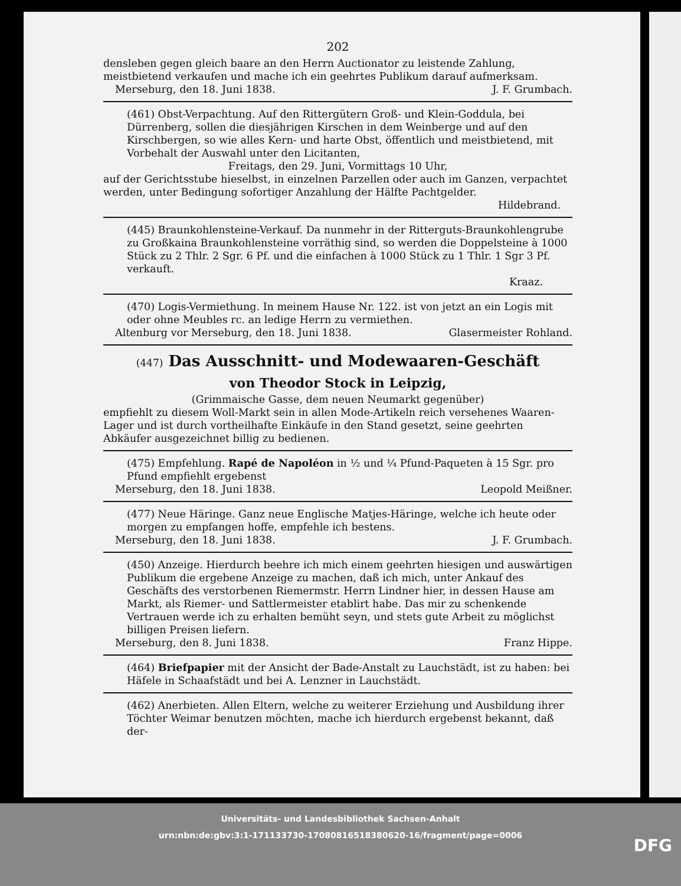202
densleben gegen gleich baare an den Herrn Auctionator zu leistende Zahlung, meistbietend verkaufen und mache ich ein geehrtes Publikum darauf aufmerksam.
Merseburg, den 18. Juni 1838. J. F. Grumbach.
(461) Obst-Verpachtung. Auf den Rittergütern Groß- und Klein-Goddula, bei Dürrenberg, sollen die diesjährigen Kirschen in dem Weinberge und auf den Kirschbergen, so wie alles Kern- und harte Obst, öffentlich und meistbietend, mit Vorbehalt der Auswahl unter den Licitanten,
Freitags, den 29. Juni, Vormittags 10 Uhr,
auf der Gerichtsstube hieselbst, in einzelnen Parzellen oder auch im Ganzen, verpachtet werden, unter Bedingung sofortiger Anzahlung der Hälfte Pachtgelder.
Hildebrand.
(445) Braunkohlensteine-Verkauf. Da nunmehr in der Ritterguts-Braunkohlengrube zu Großkaina Braunkohlensteine vorräthig sind, so werden die Doppelsteine à 1000 Stück zu 2 Thlr. 2 Sgr. 6 Pf. und die einfachen à 1000 Stück zu 1 Thlr. 1 Sgr 3 Pf. verkauft.
Kraaz.
(470) Logis-Vermiethung. In meinem Hause Nr. 122. ist von jetzt an ein Logis mit oder ohne Meubles rc. an ledige Herrn zu vermiethen.
Altenburg vor Merseburg, den 18. Juni 1838. Glasermeister Rohland.
(447) Das Ausschnitt- und Modewaaren-Geschäft
von Theodor Stock in Leipzig,
(Grimmaische Gasse, dem neuen Neumarkt gegenüber)
empfiehlt zu diesem Woll-Markt sein in allen Mode-Artikeln reich versehenes Waaren-Lager und ist durch vortheilhafte Einkäufe in den Stand gesetzt, seine geehrten Abkäufer ausgezeichnet billig zu bedienen.
(475) Empfehlung. Rapé de Napoléon in ½ und ¼ Pfund-Paqueten à 15 Sgr. pro Pfund empfiehlt ergebenst
Merseburg, den 18. Juni 1838. Leopold Meißner.
(477) Neue Häringe. Ganz neue Englische Matjes-Häringe, welche ich heute oder morgen zu empfangen hoffe, empfehle ich bestens.
Merseburg, den 18. Juni 1838. J. F. Grumbach.
(450) Anzeige. Hierdurch beehre ich mich einem geehrten hiesigen und auswärtigen Publikum die ergebene Anzeige zu machen, daß ich mich, unter Ankauf des Geschäfts des verstorbenen Riemermstr. Herrn Lindner hier, in dessen Hause am Markt, als Riemer- und Sattlermeister etablirt habe. Das mir zu schenkende Vertrauen werde ich zu erhalten bemüht seyn, und stets gute Arbeit zu möglichst billigen Preisen liefern.
Merseburg, den 8. Juni 1838. Franz Hippe.
(464) Briefpapier mit der Ansicht der Bade-Anstalt zu Lauchstädt, ist zu haben: bei Häfele in Schaafstädt und bei A. Lenzner in Lauchstädt.
(462) Anerbieten. Allen Eltern, welche zu weiterer Erziehung und Ausbildung ihrer Töchter Weimar benutzen möchten, mache ich hierdurch ergebenst bekannt, daß der-
Universitäts- und Landesbibliothek Sachsen-Anhalt
urn:nbn:de:gbv:3:1-171133730-17080816518380620-16/fragment/page=0006
DFG